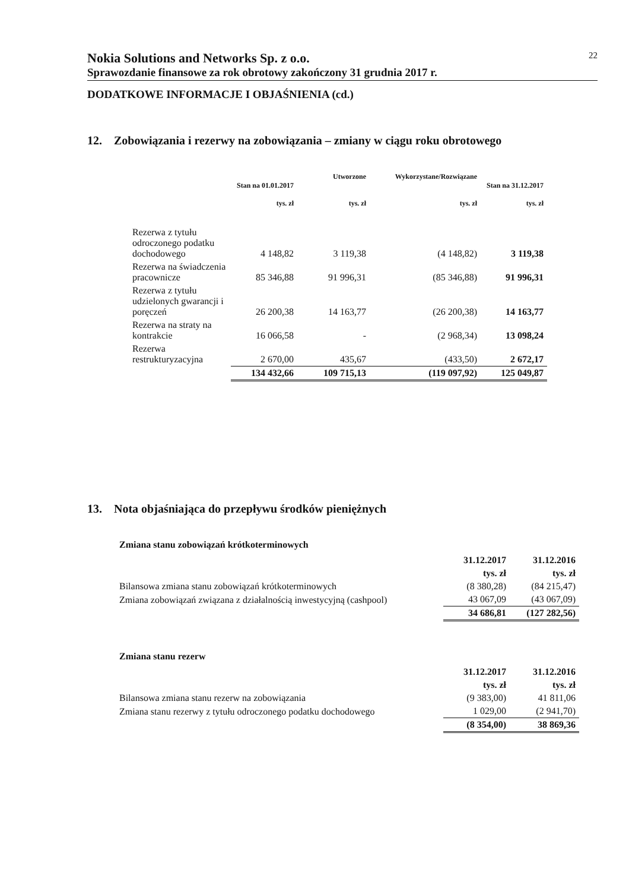Nokia Solutions and Networks Sp. z o.o. 22
Sprawozdanie finansowe za rok obrotowy zakończony 31 grudnia 2017 r.
DODATKOWE INFORMACJE I OBJAŚNIENIA (cd.)
12. Zobowiązania i rezerwy na zobowiązania – zmiany w ciągu roku obrotowego
| | Stan na 01.01.2017 tys. zł | Utworzone tys. zł | Wykorzystane/Rozwiązane tys. zł | Stan na 31.12.2017 tys. zł |
| --- | --- | --- | --- | --- |
| Rezerwa z tytułu odroczonego podatku dochodowego | 4 148,82 | 3 119,38 | (4 148,82) | 3 119,38 |
| Rezerwa na świadczenia pracownicze | 85 346,88 | 91 996,31 | (85 346,88) | 91 996,31 |
| Rezerwa z tytułu udzielonych gwarancji i poręczeń | 26 200,38 | 14 163,77 | (26 200,38) | 14 163,77 |
| Rezerwa na straty na kontrakcie | 16 066,58 | - | (2 968,34) | 13 098,24 |
| Rezerwa restrukturyzacyjna | 2 670,00 | 435,67 | (433,50) | 2 672,17 |
| | 134 432,66 | 109 715,13 | (119 097,92) | 125 049,87 |
13. Nota objaśniająca do przepływu środków pieniężnych
Zmiana stanu zobowiązań krótkoterminowych
| | 31.12.2017 | 31.12.2016 |
| | tys. zł | tys. zł |
| Bilansowa zmiana stanu zobowiązań krótkoterminowych | (8 380,28) | (84 215,47) |
| Zmiana zobowiązań związana z działalnością inwestycyjną (cashpool) | 43 067,09 | (43 067,09) |
| | 34 686,81 | (127 282,56) |
Zmiana stanu rezerw
| | 31.12.2017 | 31.12.2016 |
| | tys. zł | tys. zł |
| Bilansowa zmiana stanu rezerw na zobowiązania | (9 383,00) | 41 811,06 |
| Zmiana stanu rezerwy z tytułu odroczonego podatku dochodowego | 1 029,00 | (2 941,70) |
| | (8 354,00) | 38 869,36 |